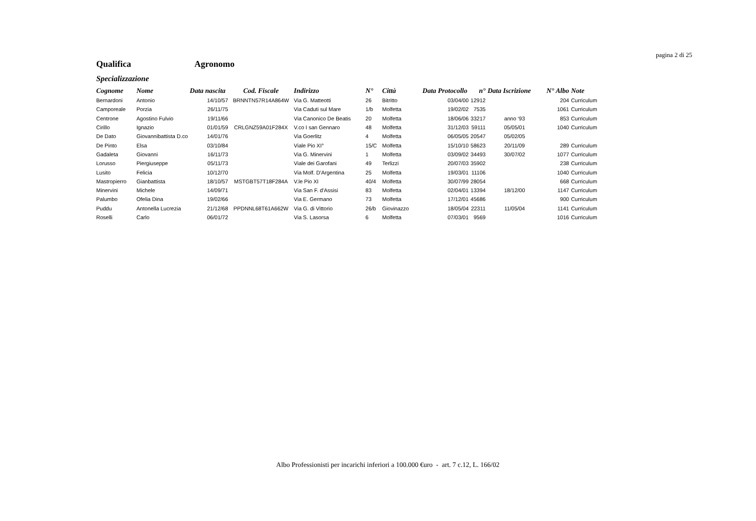pagina 2 di 25
Qualifica Agronomo
Specializzazione
| Cognome | Nome | Data nascita | Cod. Fiscale | Indirizzo | N° | Città | Data Protocollo | n° | Data Iscrizione | N° Albo | Note |
| --- | --- | --- | --- | --- | --- | --- | --- | --- | --- | --- | --- |
| Bernardoni | Antonio | 14/10/57 | BRNNTN57R14A864W | Via G. Matteotti | 26 | Bitritto | 03/04/00 | 12912 | | 204 | Curriculum |
| Camporeale | Porzia | 26/11/75 | | Via Caduti sul Mare | 1/b | Molfetta | 19/02/02 | 7535 | | 1061 | Curriculum |
| Centrone | Agostino Fulvio | 19/11/66 | | Via Canonico De Beatis | 20 | Molfetta | 18/06/06 | 33217 | anno ‘93 | 853 | Curriculum |
| Cirillo | Ignazio | 01/01/59 | CRLGNZ59A01F284X | V.co I san Gennaro | 48 | Molfetta | 31/12/03 | 59111 | 05/05/01 | 1040 | Curriculum |
| De Dato | Giovannibattista D.co | 14/01/76 | | Via Goerlitz | 4 | Molfetta | 06/05/05 | 20547 | 05/02/05 | | |
| De Pinto | Elsa | 03/10/84 | | Viale Pio XI° | 15/C | Molfetta | 15/10/10 | 58623 | 20/11/09 | 289 | Curriculum |
| Gadaleta | Giovanni | 16/11/73 | | Via G. Minervini | 1 | Molfetta | 03/09/02 | 34493 | 30/07/02 | 1077 | Curriculum |
| Lorusso | Piergiuseppe | 05/11/73 | | Viale dei Garofani | 49 | Terlizzi | 20/07/03 | 35902 | | 238 | Curriculum |
| Lusito | Felicia | 10/12/70 | | Via Molf. D'Argentina | 25 | Molfetta | 19/03/01 | 11106 | | 1040 | Curriculum |
| Mastropierro | Gianbattista | 18/10/57 | MSTGBT57T18F284A | V.le Pio XI | 40/4 | Molfetta | 30/07/99 | 28054 | | 668 | Curriculum |
| Minervini | Michele | 14/09/71 | | Via San F. d'Assisi | 83 | Molfetta | 02/04/01 | 13394 | 18/12/00 | 1147 | Curriculum |
| Palumbo | Ofelia Dina | 19/02/66 | | Via E. Germano | 73 | Molfetta | 17/12/01 | 45686 | | 900 | Curriculum |
| Puddu | Antonella Lucrezia | 21/12/68 | PPDNNL68T61A662W | Via G. di Vittorio | 26/b | Giovinazzo | 18/05/04 | 22311 | 11/05/04 | 1141 | Curriculum |
| Roselli | Carlo | 06/01/72 | | Via S. Lasorsa | 6 | Molfetta | 07/03/01 | 9569 | | 1016 | Curriculum |
Albo Professionisti per incarichi inferiori a 100.000 €uro - art. 7 c.12, L. 166/02